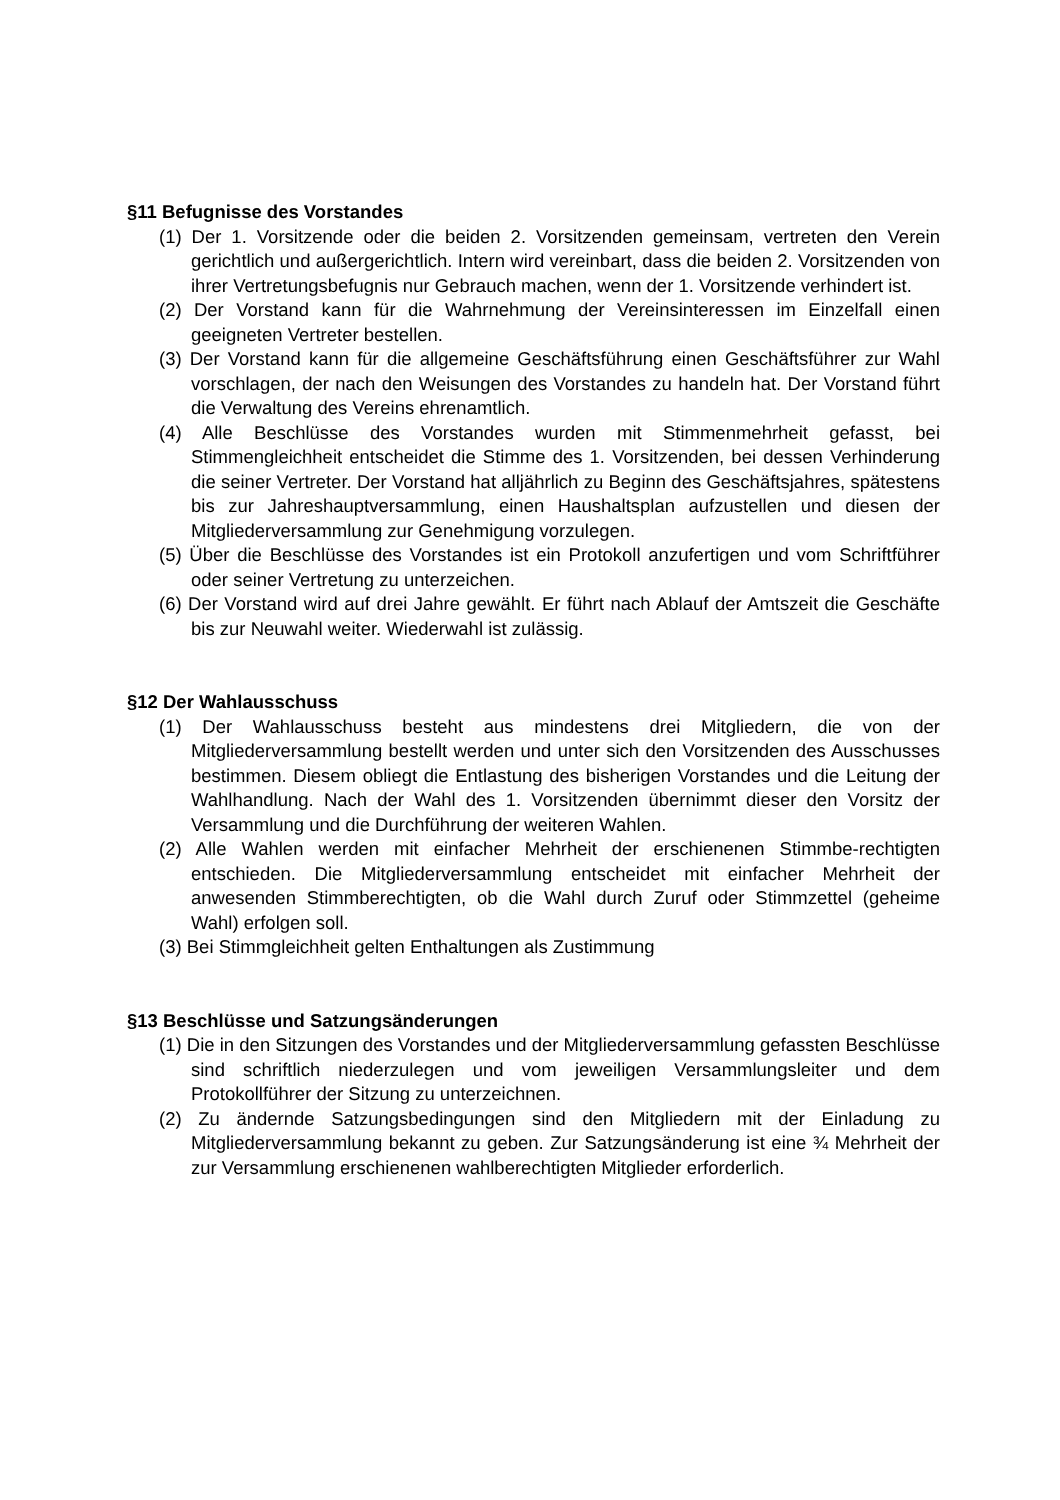§11 Befugnisse des Vorstandes
(1) Der 1. Vorsitzende oder die beiden 2. Vorsitzenden gemeinsam, vertreten den Verein gerichtlich und außergerichtlich. Intern wird vereinbart, dass die beiden 2. Vorsitzenden von ihrer Vertretungsbefugnis nur Gebrauch machen, wenn der 1. Vorsitzende verhindert ist.
(2) Der Vorstand kann für die Wahrnehmung der Vereinsinteressen im Einzelfall einen geeigneten Vertreter bestellen.
(3) Der Vorstand kann für die allgemeine Geschäftsführung einen Geschäftsführer zur Wahl vorschlagen, der nach den Weisungen des Vorstandes zu handeln hat. Der Vorstand führt die Verwaltung des Vereins ehrenamtlich.
(4) Alle Beschlüsse des Vorstandes wurden mit Stimmenmehrheit gefasst, bei Stimmengleichheit entscheidet die Stimme des 1. Vorsitzenden, bei dessen Verhinderung die seiner Vertreter. Der Vorstand hat alljährlich zu Beginn des Geschäftsjahres, spätestens bis zur Jahreshauptversammlung, einen Haushaltsplan aufzustellen und diesen der Mitgliederversammlung zur Genehmigung vorzulegen.
(5) Über die Beschlüsse des Vorstandes ist ein Protokoll anzufertigen und vom Schriftführer oder seiner Vertretung zu unterzeichen.
(6) Der Vorstand wird auf drei Jahre gewählt. Er führt nach Ablauf der Amtszeit die Geschäfte bis zur Neuwahl weiter. Wiederwahl ist zulässig.
§12 Der Wahlausschuss
(1) Der Wahlausschuss besteht aus mindestens drei Mitgliedern, die von der Mitgliederversammlung bestellt werden und unter sich den Vorsitzenden des Ausschusses bestimmen. Diesem obliegt die Entlastung des bisherigen Vorstandes und die Leitung der Wahlhandlung. Nach der Wahl des 1. Vorsitzenden übernimmt dieser den Vorsitz der Versammlung und die Durchführung der weiteren Wahlen.
(2) Alle Wahlen werden mit einfacher Mehrheit der erschienenen Stimmbe-rechtigten entschieden. Die Mitgliederversammlung entscheidet mit einfacher Mehrheit der anwesenden Stimmberechtigten, ob die Wahl durch Zuruf oder Stimmzettel (geheime Wahl) erfolgen soll.
(3) Bei Stimmgleichheit gelten Enthaltungen als Zustimmung
§13 Beschlüsse und Satzungsänderungen
(1) Die in den Sitzungen des Vorstandes und der Mitgliederversammlung gefassten Beschlüsse sind schriftlich niederzulegen und vom jeweiligen Versammlungsleiter und dem Protokollführer der Sitzung zu unterzeichnen.
(2) Zu ändernde Satzungsbedingungen sind den Mitgliedern mit der Einladung zu Mitgliederversammlung bekannt zu geben. Zur Satzungsänderung ist eine ¾ Mehrheit der zur Versammlung erschienenen wahlberechtigten Mitglieder erforderlich.